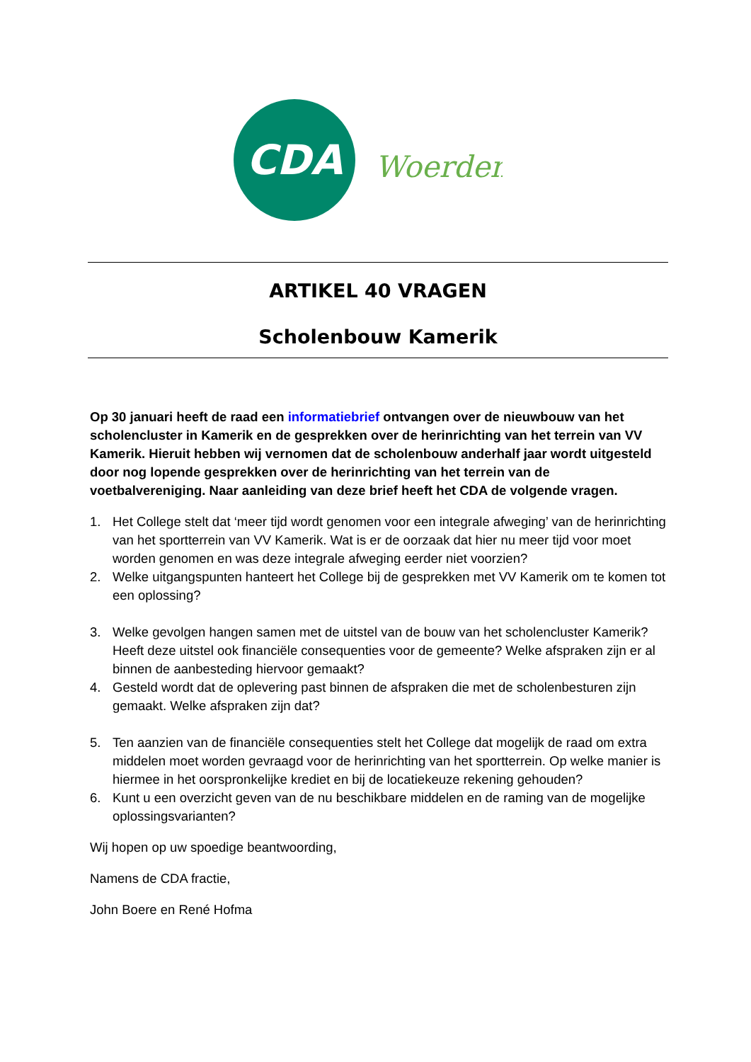CDA
Woerden
ARTIKEL 40 VRAGEN
Scholenbouw Kamerik
Op 30 januari heeft de raad een informatiebrief ontvangen over de nieuwbouw van het scholencluster in Kamerik en de gesprekken over de herinrichting van het terrein van VV Kamerik. Hieruit hebben wij vernomen dat de scholenbouw anderhalf jaar wordt uitgesteld door nog lopende gesprekken over de herinrichting van het terrein van de voetbalvereniging. Naar aanleiding van deze brief heeft het CDA de volgende vragen.
1. Het College stelt dat ‘meer tijd wordt genomen voor een integrale afweging’ van de herinrichting van het sportterrein van VV Kamerik. Wat is er de oorzaak dat hier nu meer tijd voor moet worden genomen en was deze integrale afweging eerder niet voorzien?
2. Welke uitgangspunten hanteert het College bij de gesprekken met VV Kamerik om te komen tot een oplossing?
3. Welke gevolgen hangen samen met de uitstel van de bouw van het scholencluster Kamerik? Heeft deze uitstel ook financiële consequenties voor de gemeente? Welke afspraken zijn er al binnen de aanbesteding hiervoor gemaakt?
4. Gesteld wordt dat de oplevering past binnen de afspraken die met de scholenbesturen zijn gemaakt. Welke afspraken zijn dat?
5. Ten aanzien van de financiële consequenties stelt het College dat mogelijk de raad om extra middelen moet worden gevraagd voor de herinrichting van het sportterrein. Op welke manier is hiermee in het oorspronkelijke krediet en bij de locatiekeuze rekening gehouden?
6. Kunt u een overzicht geven van de nu beschikbare middelen en de raming van de mogelijke oplossingsvarianten?
Wij hopen op uw spoedige beantwoording,
Namens de CDA fractie,
John Boere en René Hofma